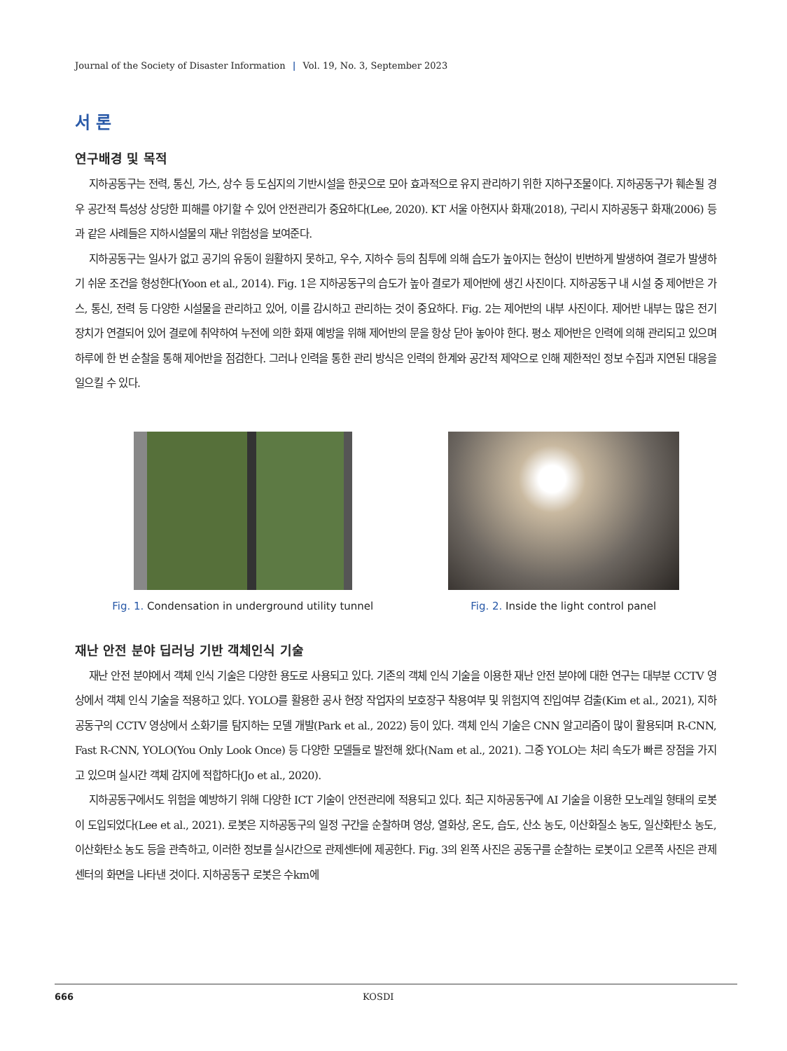Journal of the Society of Disaster Information | Vol. 19, No. 3, September 2023
서 론
연구배경 및 목적
지하공동구는 전력, 통신, 가스, 상수 등 도심지의 기반시설을 한곳으로 모아 효과적으로 유지 관리하기 위한 지하구조물이다. 지하공동구가 훼손될 경우 공간적 특성상 상당한 피해를 야기할 수 있어 안전관리가 중요하다(Lee, 2020). KT 서울 아현지사 화재(2018), 구리시 지하공동구 화재(2006) 등과 같은 사례들은 지하시설물의 재난 위험성을 보여준다.
지하공동구는 일사가 없고 공기의 유동이 원활하지 못하고, 우수, 지하수 등의 침투에 의해 습도가 높아지는 현상이 빈번하게 발생하여 결로가 발생하기 쉬운 조건을 형성한다(Yoon et al., 2014). Fig. 1은 지하공동구의 습도가 높아 결로가 제어반에 생긴 사진이다. 지하공동구 내 시설 중 제어반은 가스, 통신, 전력 등 다양한 시설물을 관리하고 있어, 이를 감시하고 관리하는 것이 중요하다. Fig. 2는 제어반의 내부 사진이다. 제어반 내부는 많은 전기 장치가 연결되어 있어 결로에 취약하여 누전에 의한 화재 예방을 위해 제어반의 문을 항상 닫아 놓아야 한다. 평소 제어반은 인력에 의해 관리되고 있으며 하루에 한 번 순찰을 통해 제어반을 점검한다. 그러나 인력을 통한 관리 방식은 인력의 한계와 공간적 제약으로 인해 제한적인 정보 수집과 지연된 대응을 일으킬 수 있다.
Fig. 1. Condensation in underground utility tunnel
Fig. 2. Inside the light control panel
재난 안전 분야 딥러닝 기반 객체인식 기술
재난 안전 분야에서 객체 인식 기술은 다양한 용도로 사용되고 있다. 기존의 객체 인식 기술을 이용한 재난 안전 분야에 대한 연구는 대부분 CCTV 영상에서 객체 인식 기술을 적용하고 있다. YOLO를 활용한 공사 현장 작업자의 보호장구 착용여부 및 위험지역 진입여부 검출(Kim et al., 2021), 지하공동구의 CCTV 영상에서 소화기를 탐지하는 모델 개발(Park et al., 2022) 등이 있다. 객체 인식 기술은 CNN 알고리즘이 많이 활용되며 R-CNN, Fast R-CNN, YOLO(You Only Look Once) 등 다양한 모델들로 발전해 왔다(Nam et al., 2021). 그중 YOLO는 처리 속도가 빠른 장점을 가지고 있으며 실시간 객체 감지에 적합하다(Jo et al., 2020).
지하공동구에서도 위험을 예방하기 위해 다양한 ICT 기술이 안전관리에 적용되고 있다. 최근 지하공동구에 AI 기술을 이용한 모노레일 형태의 로봇이 도입되었다(Lee et al., 2021). 로봇은 지하공동구의 일정 구간을 순찰하며 영상, 열화상, 온도, 습도, 산소 농도, 이산화질소 농도, 일산화탄소 농도, 이산화탄소 농도 등을 관측하고, 이러한 정보를 실시간으로 관제센터에 제공한다. Fig. 3의 왼쪽 사진은 공동구를 순찰하는 로봇이고 오른쪽 사진은 관제센터의 화면을 나타낸 것이다. 지하공동구 로봇은 수km에
666 KOSDI